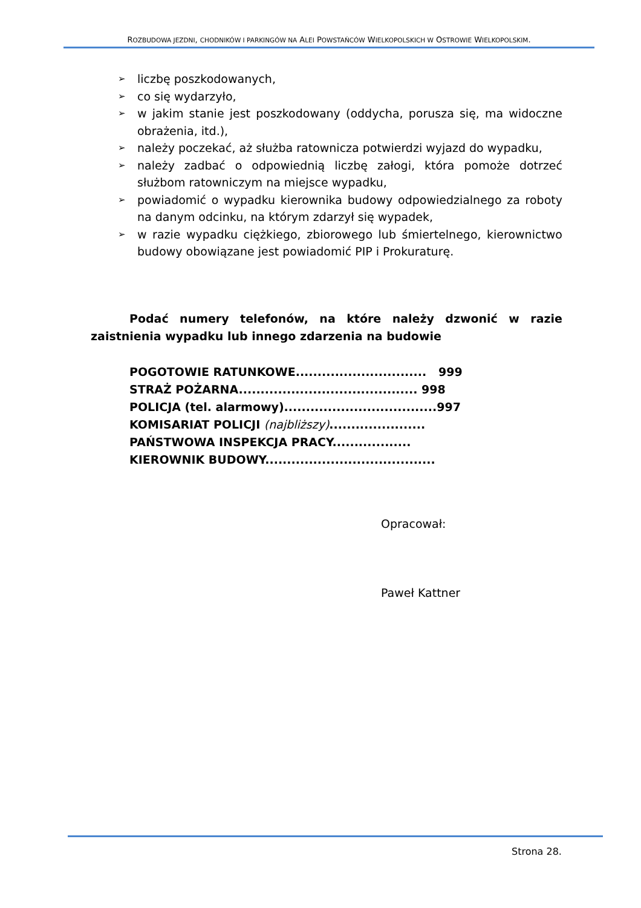ROZBUDOWA JEZDNI, CHODNIKÓW I PARKINGÓW NA ALEI POWSTAŃCÓW WIELKOPOLSKICH W OSTROWIE WIELKOPOLSKIM.
➢ liczbę poszkodowanych,
➢ co się wydarzyło,
➢ w jakim stanie jest poszkodowany (oddycha, porusza się, ma widoczne obrażenia, itd.),
➢ należy poczekać, aż służba ratownicza potwierdzi wyjazd do wypadku,
➢ należy zadbać o odpowiednią liczbę załogi, która pomoże dotrzeć służbom ratowniczym na miejsce wypadku,
➢ powiadomić o wypadku kierownika budowy odpowiedzialnego za roboty na danym odcinku, na którym zdarzył się wypadek,
➢ w razie wypadku ciężkiego, zbiorowego lub śmiertelnego, kierownictwo budowy obowiązane jest powiadomić PIP i Prokuraturę.
Podać numery telefonów, na które należy dzwonić w razie zaistnienia wypadku lub innego zdarzenia na budowie
POGOTOWIE RATUNKOWE.............................. 999
STRAŻ POŻARNA......................................... 998
POLICJA (tel. alarmowy)...................................997
KOMISARIAT POLICJI (najbliższy)......................
PAŃSTWOWA INSPEKCJA PRACY..................
KIEROWNIK BUDOWY.......................................
Opracował:
Paweł Kattner
Strona 28.